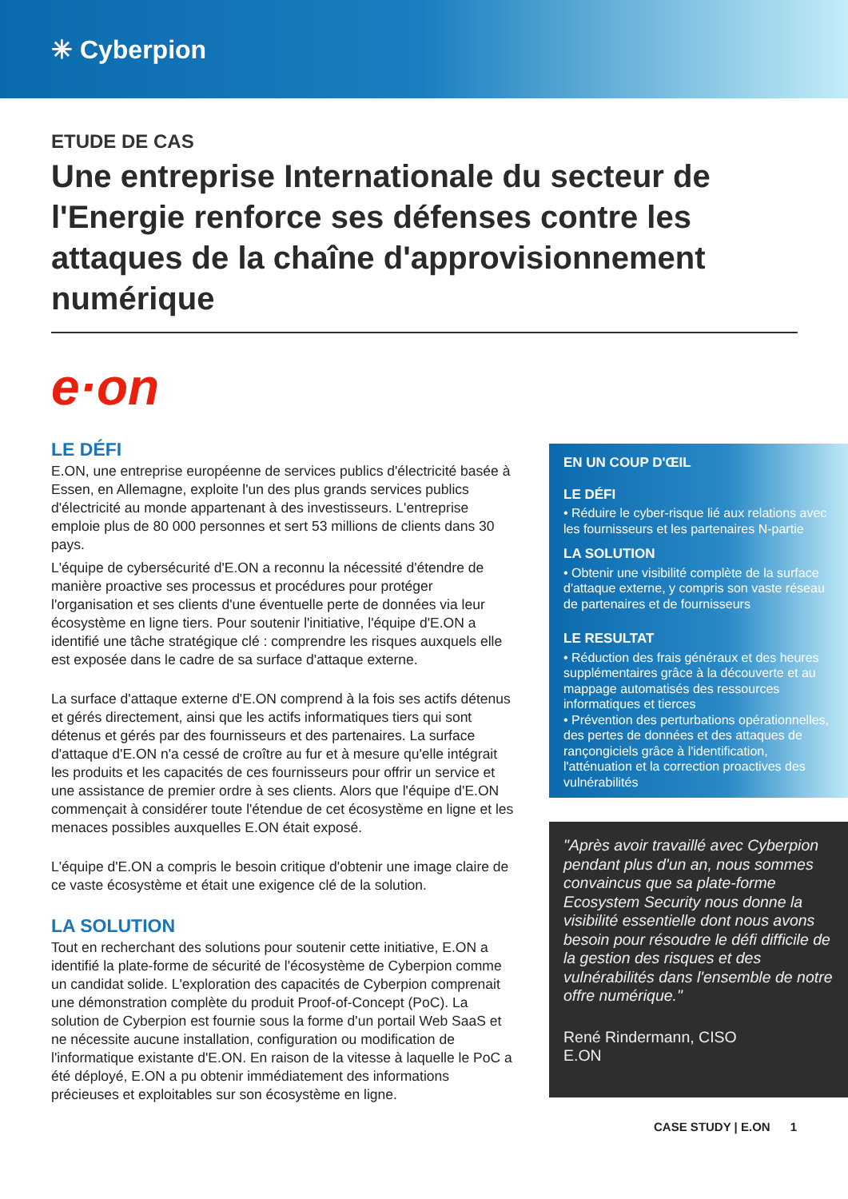✳ Cyberpion
ETUDE DE CAS
Une entreprise Internationale du secteur de l'Energie renforce ses défenses contre les attaques de la chaîne d'approvisionnement numérique
e·on
LE DÉFI
E.ON, une entreprise européenne de services publics d'électricité basée à Essen, en Allemagne, exploite l'un des plus grands services publics d'électricité au monde appartenant à des investisseurs. L'entreprise emploie plus de 80 000 personnes et sert 53 millions de clients dans 30 pays.
L'équipe de cybersécurité d'E.ON a reconnu la nécessité d'étendre de manière proactive ses processus et procédures pour protéger l'organisation et ses clients d'une éventuelle perte de données via leur écosystème en ligne tiers. Pour soutenir l'initiative, l'équipe d'E.ON a identifié une tâche stratégique clé : comprendre les risques auxquels elle est exposée dans le cadre de sa surface d'attaque externe.
La surface d'attaque externe d'E.ON comprend à la fois ses actifs détenus et gérés directement, ainsi que les actifs informatiques tiers qui sont détenus et gérés par des fournisseurs et des partenaires. La surface d'attaque d'E.ON n'a cessé de croître au fur et à mesure qu'elle intégrait les produits et les capacités de ces fournisseurs pour offrir un service et une assistance de premier ordre à ses clients. Alors que l'équipe d'E.ON commençait à considérer toute l'étendue de cet écosystème en ligne et les menaces possibles auxquelles E.ON était exposé.
L'équipe d'E.ON a compris le besoin critique d'obtenir une image claire de ce vaste écosystème et était une exigence clé de la solution.
LA SOLUTION
Tout en recherchant des solutions pour soutenir cette initiative, E.ON a identifié la plate-forme de sécurité de l'écosystème de Cyberpion comme un candidat solide. L'exploration des capacités de Cyberpion comprenait une démonstration complète du produit Proof-of-Concept (PoC). La solution de Cyberpion est fournie sous la forme d'un portail Web SaaS et ne nécessite aucune installation, configuration ou modification de l'informatique existante d'E.ON. En raison de la vitesse à laquelle le PoC a été déployé, E.ON a pu obtenir immédiatement des informations précieuses et exploitables sur son écosystème en ligne.
EN UN COUP D'ŒIL
LE DÉFI
• Réduire le cyber-risque lié aux relations avec les fournisseurs et les partenaires N-partie
LA SOLUTION
• Obtenir une visibilité complète de la surface d'attaque externe, y compris son vaste réseau de partenaires et de fournisseurs
LE RESULTAT
• Réduction des frais généraux et des heures supplémentaires grâce à la découverte et au mappage automatisés des ressources informatiques et tierces
• Prévention des perturbations opérationnelles, des pertes de données et des attaques de rançongiciels grâce à l'identification, l'atténuation et la correction proactives des vulnérabilités
"Après avoir travaillé avec Cyberpion pendant plus d'un an, nous sommes convaincus que sa plate-forme Ecosystem Security nous donne la visibilité essentielle dont nous avons besoin pour résoudre le défi difficile de la gestion des risques et des vulnérabilités dans l'ensemble de notre offre numérique."
René Rindermann, CISO
E.ON
CASE STUDY | E.ON 1